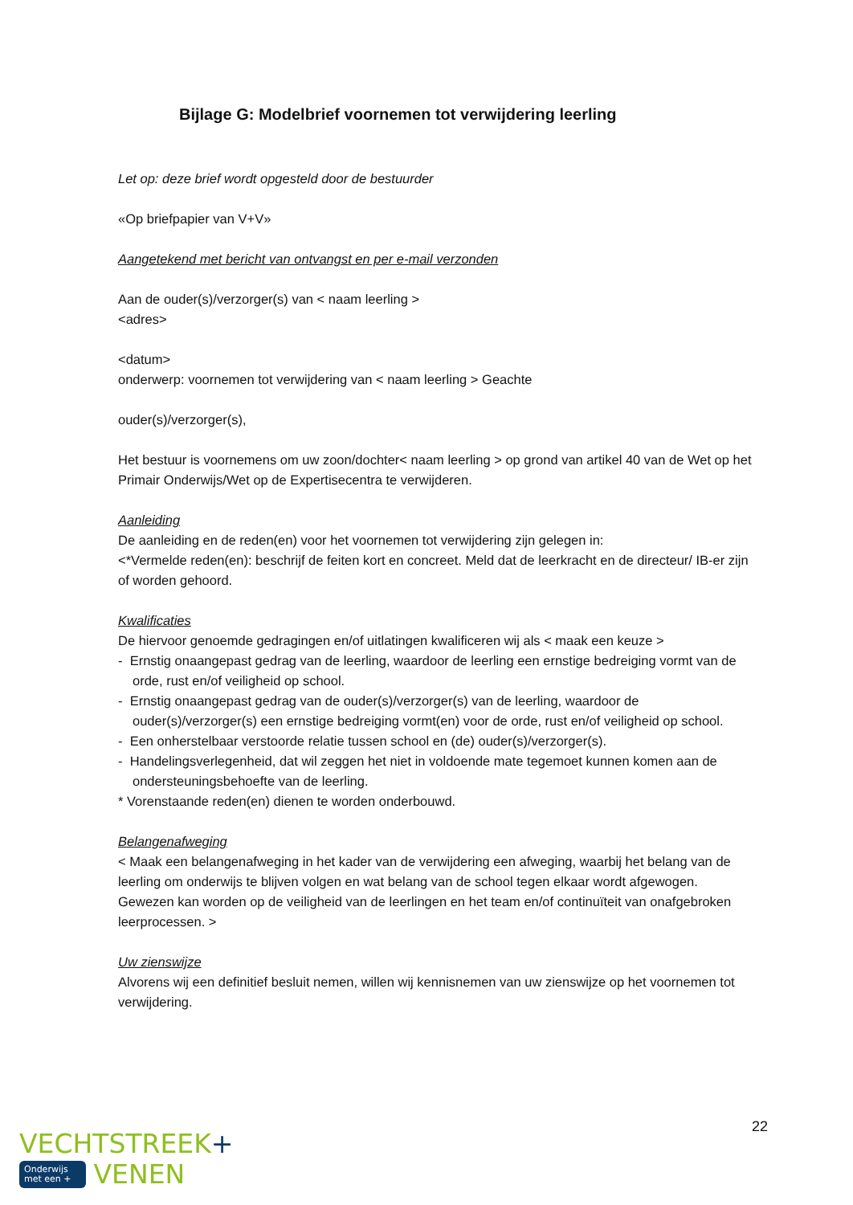Bijlage G: Modelbrief voornemen tot verwijdering leerling
Let op: deze brief wordt opgesteld door de bestuurder
«Op briefpapier van V+V»
Aangetekend met bericht van ontvangst en per e-mail verzonden
Aan de ouder(s)/verzorger(s) van < naam leerling >
<adres>
<datum>
onderwerp: voornemen tot verwijdering van < naam leerling > Geachte
ouder(s)/verzorger(s),
Het bestuur is voornemens om uw zoon/dochter< naam leerling > op grond van artikel 40 van de Wet op het Primair Onderwijs/Wet op de Expertisecentra te verwijderen.
Aanleiding
De aanleiding en de reden(en) voor het voornemen tot verwijdering zijn gelegen in:
<*Vermelde reden(en): beschrijf de feiten kort en concreet. Meld dat de leerkracht en de directeur/ IB-er zijn of worden gehoord.
Kwalificaties
De hiervoor genoemde gedragingen en/of uitlatingen kwalificeren wij als < maak een keuze >
- Ernstig onaangepast gedrag van de leerling, waardoor de leerling een ernstige bedreiging vormt van de orde, rust en/of veiligheid op school.
- Ernstig onaangepast gedrag van de ouder(s)/verzorger(s) van de leerling, waardoor de ouder(s)/verzorger(s) een ernstige bedreiging vormt(en) voor de orde, rust en/of veiligheid op school.
- Een onherstelbaar verstoorde relatie tussen school en (de) ouder(s)/verzorger(s).
- Handelingsverlegenheid, dat wil zeggen het niet in voldoende mate tegemoet kunnen komen aan de ondersteuningsbehoefte van de leerling.
* Vorenstaande reden(en) dienen te worden onderbouwd.
Belangenafweging
< Maak een belangenafweging in het kader van de verwijdering een afweging, waarbij het belang van de leerling om onderwijs te blijven volgen en wat belang van de school tegen elkaar wordt afgewogen. Gewezen kan worden op de veiligheid van de leerlingen en het team en/of continuïteit van onafgebroken leerprocessen. >
Uw zienswijze
Alvorens wij een definitief besluit nemen, willen wij kennisnemen van uw zienswijze op het voornemen tot verwijdering.
22
VECHTSTREEK+
Onderwijs
met een + VENEN